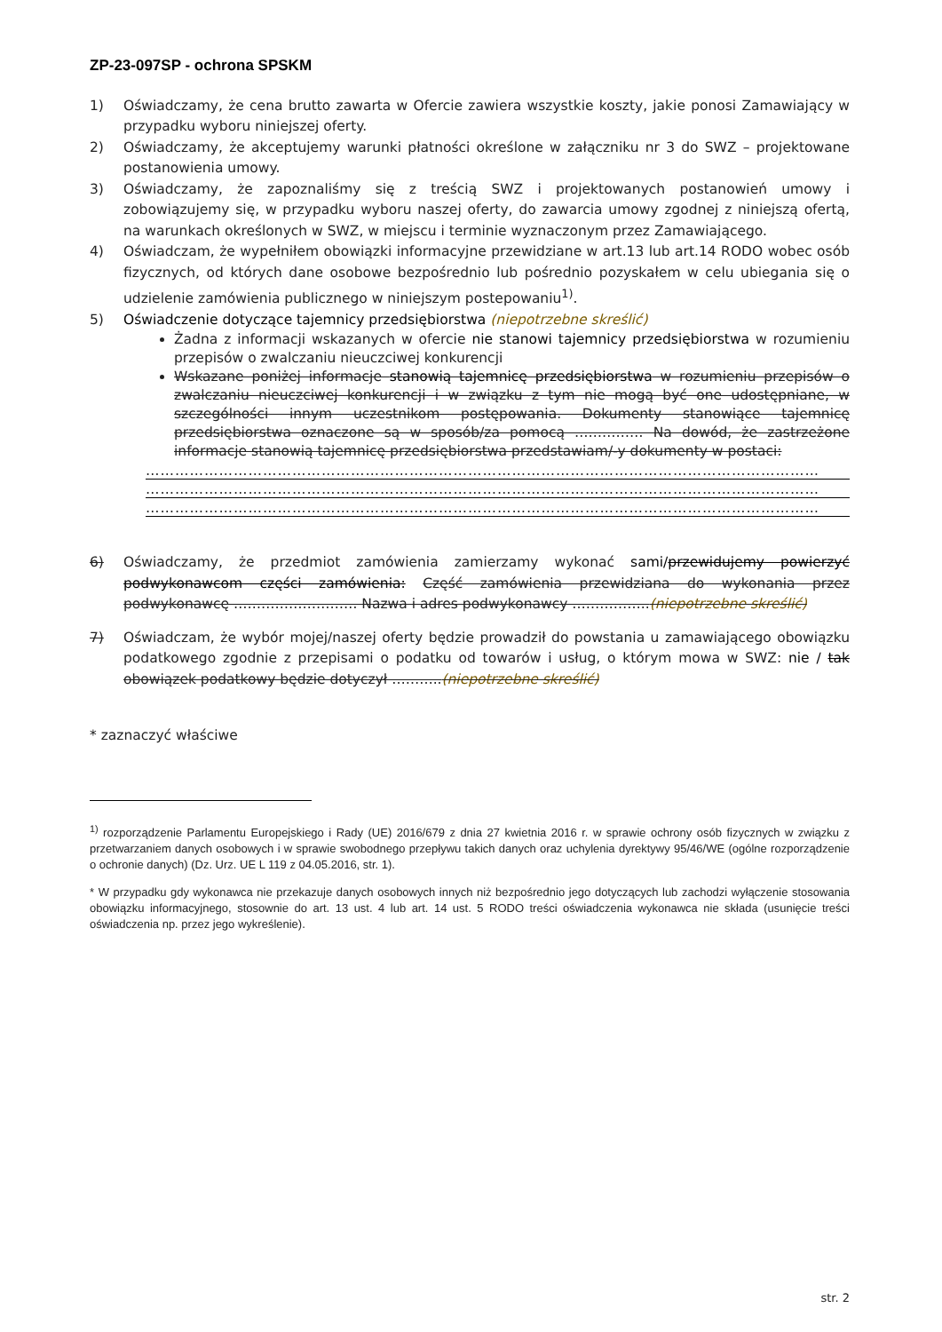ZP-23-097SP - ochrona SPSKM
1) Oświadczamy, że cena brutto zawarta w Ofercie zawiera wszystkie koszty, jakie ponosi Zamawiający w przypadku wyboru niniejszej oferty.
2) Oświadczamy, że akceptujemy warunki płatności określone w załączniku nr 3 do SWZ – projektowane postanowienia umowy.
3) Oświadczamy, że zapoznaliśmy się z treścią SWZ i projektowanych postanowień umowy i zobowiązujemy się, w przypadku wyboru naszej oferty, do zawarcia umowy zgodnej z niniejszą ofertą, na warunkach określonych w SWZ, w miejscu i terminie wyznaczonym przez Zamawiającego.
4) Oświadczam, że wypełniłem obowiązki informacyjne przewidziane w art.13 lub art.14 RODO wobec osób fizycznych, od których dane osobowe bezpośrednio lub pośrednio pozyskałem w celu ubiegania się o udzielenie zamówienia publicznego w niniejszym postepowaniu<sup>1)</sup>.
5) Oświadczenie dotyczące tajemnicy przedsiębiorstwa (niepotrzebne skreślić)
Żadna z informacji wskazanych w ofercie nie stanowi tajemnicy przedsiębiorstwa w rozumieniu przepisów o zwalczaniu nieuczciwej konkurencji
Wskazane poniżej informacje stanowią tajemnicę przedsiębiorstwa w rozumieniu przepisów o zwalczaniu nieuczciwej konkurencji i w związku z tym nie mogą być one udostępniane, w szczególności innym uczestnikom postępowania. Dokumenty stanowiące tajemnicę przedsiębiorstwa oznaczone są w sposób/za pomocą …………… Na dowód, że zastrzeżone informacje stanowią tajemnicę przedsiębiorstwa przedstawiam/-y dokumenty w postaci:
…………………………………………………………………………………………………………………………
…………………………………………………………………………………………………………………………
…………………………………………………………………………………………………………………………
6) Oświadczamy, że przedmiot zamówienia zamierzamy wykonać sami/przewidujemy powierzyć podwykonawcom części zamówienia: Część zamówienia przewidziana do wykonania przez podwykonawcę ……………………… Nazwa i adres podwykonawcy ……………..(niepotrzebne skreślić)
7) Oświadczam, że wybór mojej/naszej oferty będzie prowadził do powstania u zamawiającego obowiązku podatkowego zgodnie z przepisami o podatku od towarów i usług, o którym mowa w SWZ: nie / tak obowiązek podatkowy będzie dotyczył ………..(niepotrzebne skreślić)
* zaznaczyć właściwe
<sup>1)</sup> rozporządzenie Parlamentu Europejskiego i Rady (UE) 2016/679 z dnia 27 kwietnia 2016 r. w sprawie ochrony osób fizycznych w związku z przetwarzaniem danych osobowych i w sprawie swobodnego przepływu takich danych oraz uchylenia dyrektywy 95/46/WE (ogólne rozporządzenie o ochronie danych) (Dz. Urz. UE L 119 z 04.05.2016, str. 1).
* W przypadku gdy wykonawca nie przekazuje danych osobowych innych niż bezpośrednio jego dotyczących lub zachodzi wyłączenie stosowania obowiązku informacyjnego, stosownie do art. 13 ust. 4 lub art. 14 ust. 5 RODO treści oświadczenia wykonawca nie składa (usunięcie treści oświadczenia np. przez jego wykreślenie).
str. 2